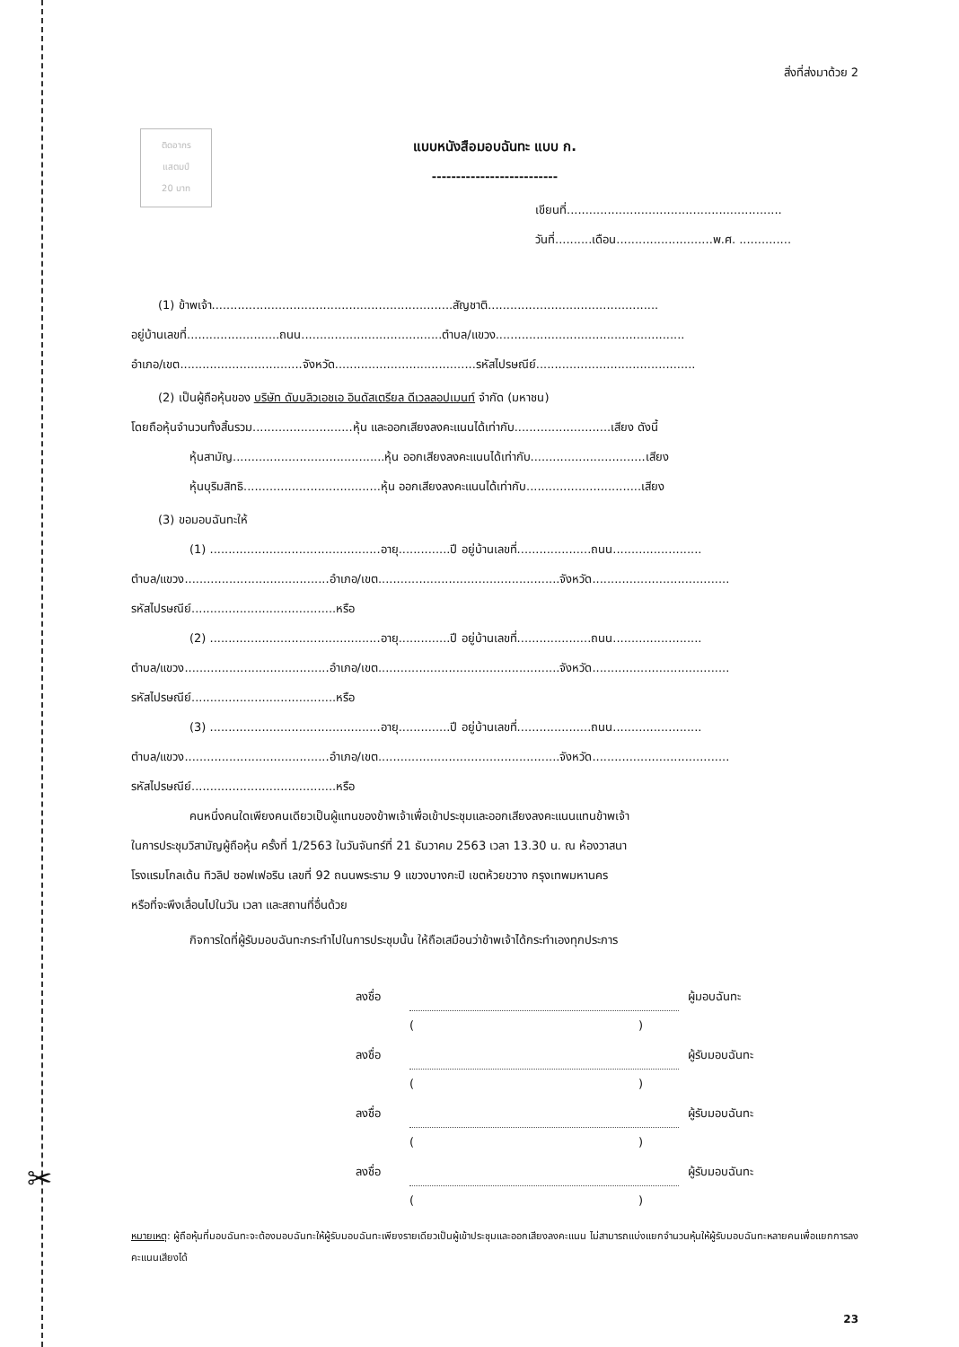✂
สิ่งที่ส่งมาด้วย 2
ติดอากร
แสตมป์
20 บาท
แบบหนังสือมอบฉันทะ แบบ ก.
--------------------------
เขียนที่..........................................................
วันที่..........เดือน..........................พ.ศ. ..............
(1) ข้าพเจ้า.................................................................สัญชาติ..............................................
อยู่บ้านเลขที่.........................ถนน......................................ตำบล/แขวง...................................................
อำเภอ/เขต.................................จังหวัด......................................รหัสไปรษณีย์...........................................
(2) เป็นผู้ถือหุ้นของ บริษัท ดับบลิวเอชเอ อินดัสเตรียล ดีเวลลอปเมนท์ จำกัด (มหาชน)
โดยถือหุ้นจำนวนทั้งสิ้นรวม...........................หุ้น และออกเสียงลงคะแนนได้เท่ากับ..........................เสียง ดังนี้
หุ้นสามัญ.........................................หุ้น ออกเสียงลงคะแนนได้เท่ากับ...............................เสียง
หุ้นบุริมสิทธิ.....................................หุ้น ออกเสียงลงคะแนนได้เท่ากับ...............................เสียง
(3) ขอมอบฉันทะให้
(1) ..............................................อายุ..............ปี อยู่บ้านเลขที่....................ถนน........................
ตำบล/แขวง.......................................อำเภอ/เขต.................................................จังหวัด.....................................
รหัสไปรษณีย์.......................................หรือ
(2) ..............................................อายุ..............ปี อยู่บ้านเลขที่....................ถนน........................
ตำบล/แขวง.......................................อำเภอ/เขต.................................................จังหวัด.....................................
รหัสไปรษณีย์.......................................หรือ
(3) ..............................................อายุ..............ปี อยู่บ้านเลขที่....................ถนน........................
ตำบล/แขวง.......................................อำเภอ/เขต.................................................จังหวัด.....................................
รหัสไปรษณีย์.......................................หรือ
คนหนึ่งคนใดเพียงคนเดียวเป็นผู้แทนของข้าพเจ้าเพื่อเข้าประชุมและออกเสียงลงคะแนนแทนข้าพเจ้า
ในการประชุมวิสามัญผู้ถือหุ้น ครั้งที่ 1/2563 ในวันจันทร์ที่ 21 ธันวาคม 2563 เวลา 13.30 น. ณ ห้องวาสนา
โรงแรมโกลเด้น ทิวลิป ซอฟเฟอริน เลขที่ 92 ถนนพระราม 9 แขวงบางกะปิ เขตห้วยขวาง กรุงเทพมหานคร
หรือที่จะพึงเลื่อนไปในวัน เวลา และสถานที่อื่นด้วย
กิจการใดที่ผู้รับมอบฉันทะกระทำไปในการประชุมนั้น ให้ถือเสมือนว่าข้าพเจ้าได้กระทำเองทุกประการ
ลงชื่อ ผู้มอบฉันทะ
()
ลงชื่อ ผู้รับมอบฉันทะ
()
ลงชื่อ ผู้รับมอบฉันทะ
()
ลงชื่อ ผู้รับมอบฉันทะ
()
หมายเหตุ: ผู้ถือหุ้นที่มอบฉันทะจะต้องมอบฉันทะให้ผู้รับมอบฉันทะเพียงรายเดียวเป็นผู้เข้าประชุมและออกเสียงลงคะแนน ไม่สามารถแบ่งแยกจำนวนหุ้นให้ผู้รับมอบฉันทะหลายคนเพื่อแยกการลงคะแนนเสียงได้
23